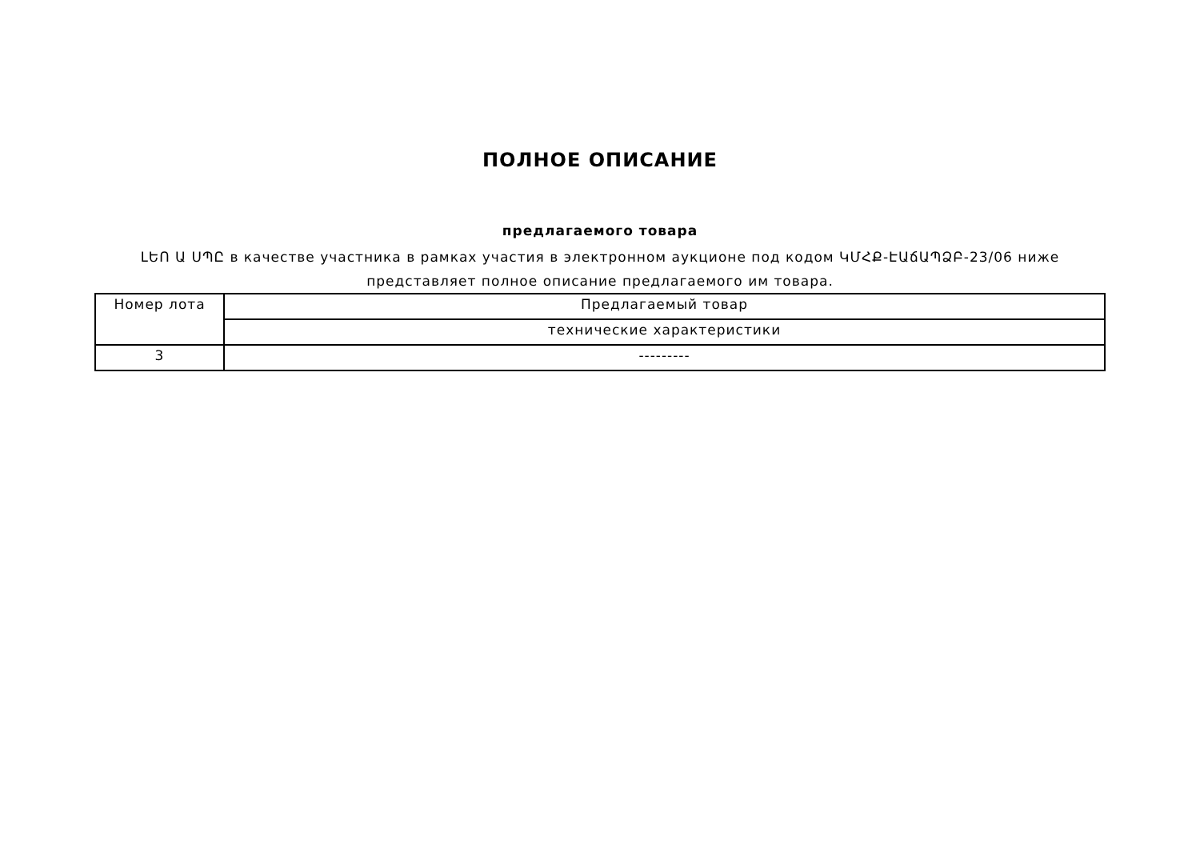ПОЛНОЕ ОПИСАНИЕ
предлагаемого товара
ԼԵՈ Ա ՍՊԸ в качестве участника в рамках участия в электронном аукционе под кодом ԿՄՀՔ-ԷԱճԱՊՁԲ-23/06 ниже представляет полное описание предлагаемого им товара.
| Номер лота | Предлагаемый товар |
| | технические характеристики |
| 3 | --------- |